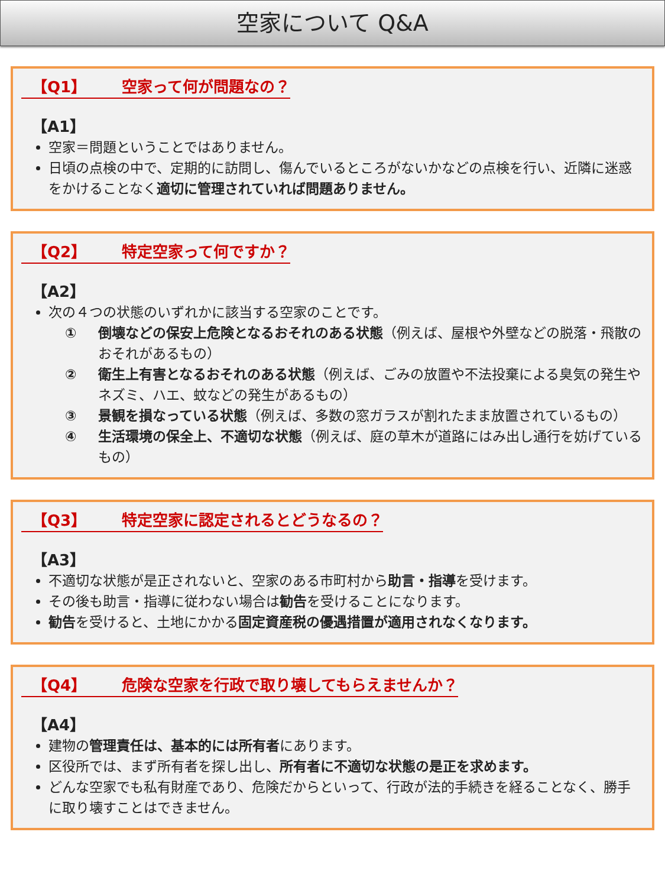空家について Q&A
【Q1】 空家って何が問題なの？
【A1】
空家＝問題ということではありません。
日頃の点検の中で、定期的に訪問し、傷んでいるところがないかなどの点検を行い、近隣に迷惑をかけることなく適切に管理されていれば問題ありません。
【Q2】 特定空家って何ですか？
【A2】
次の４つの状態のいずれかに該当する空家のことです。
① 倒壊などの保安上危険となるおそれのある状態（例えば、屋根や外壁などの脱落・飛散のおそれがあるもの）
② 衛生上有害となるおそれのある状態（例えば、ごみの放置や不法投棄による臭気の発生やネズミ、ハエ、蚊などの発生があるもの）
③ 景観を損なっている状態（例えば、多数の窓ガラスが割れたまま放置されているもの）
④ 生活環境の保全上、不適切な状態（例えば、庭の草木が道路にはみ出し通行を妨げているもの）
【Q3】 特定空家に認定されるとどうなるの？
【A3】
不適切な状態が是正されないと、空家のある市町村から助言・指導を受けます。
その後も助言・指導に従わない場合は勧告を受けることになります。
勧告を受けると、土地にかかる固定資産税の優遇措置が適用されなくなります。
【Q4】 危険な空家を行政で取り壊してもらえませんか？
【A4】
建物の管理責任は、基本的には所有者にあります。
区役所では、まず所有者を探し出し、所有者に不適切な状態の是正を求めます。
どんな空家でも私有財産であり、危険だからといって、行政が法的手続きを経ることなく、勝手に取り壊すことはできません。